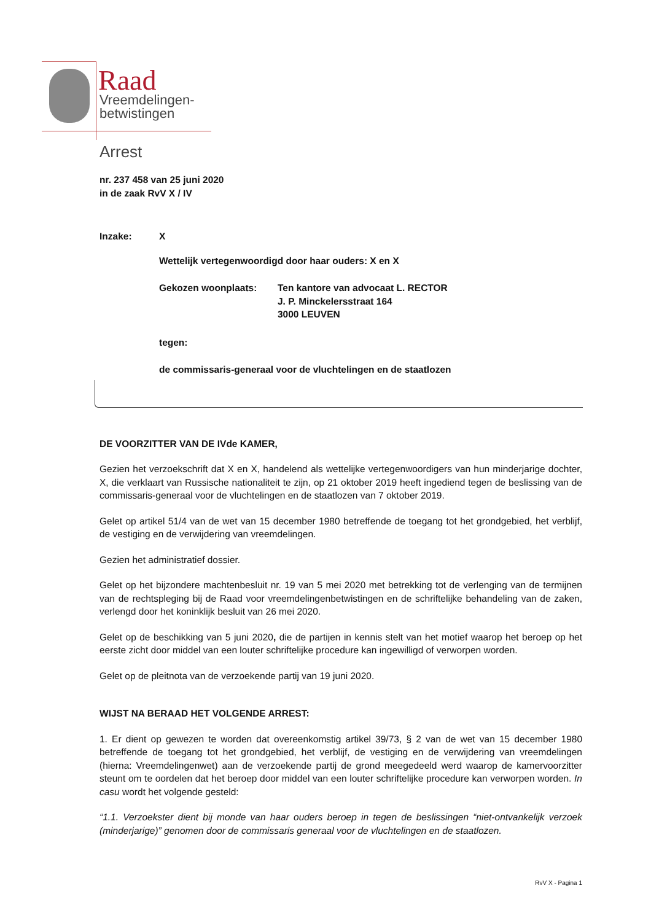Raad
Vreemdelingen-
betwistingen
Arrest
nr. 237 458 van 25 juni 2020
in de zaak RvV X / IV
Inzake: X
Wettelijk vertegenwoordigd door haar ouders: X en X
Gekozen woonplaats: Ten kantore van advocaat L. RECTOR
J. P. Minckelersstraat 164
3000 LEUVEN
tegen:
de commissaris-generaal voor de vluchtelingen en de staatlozen
DE VOORZITTER VAN DE IVde KAMER,
Gezien het verzoekschrift dat X en X, handelend als wettelijke vertegenwoordigers van hun minderjarige dochter, X, die verklaart van Russische nationaliteit te zijn, op 21 oktober 2019 heeft ingediend tegen de beslissing van de commissaris-generaal voor de vluchtelingen en de staatlozen van 7 oktober 2019.
Gelet op artikel 51/4 van de wet van 15 december 1980 betreffende de toegang tot het grondgebied, het verblijf, de vestiging en de verwijdering van vreemdelingen.
Gezien het administratief dossier.
Gelet op het bijzondere machtenbesluit nr. 19 van 5 mei 2020 met betrekking tot de verlenging van de termijnen van de rechtspleging bij de Raad voor vreemdelingenbetwistingen en de schriftelijke behandeling van de zaken, verlengd door het koninklijk besluit van 26 mei 2020.
Gelet op de beschikking van 5 juni 2020, die de partijen in kennis stelt van het motief waarop het beroep op het eerste zicht door middel van een louter schriftelijke procedure kan ingewilligd of verworpen worden.
Gelet op de pleitnota van de verzoekende partij van 19 juni 2020.
WIJST NA BERAAD HET VOLGENDE ARREST:
1. Er dient op gewezen te worden dat overeenkomstig artikel 39/73, § 2 van de wet van 15 december 1980 betreffende de toegang tot het grondgebied, het verblijf, de vestiging en de verwijdering van vreemdelingen (hierna: Vreemdelingenwet) aan de verzoekende partij de grond meegedeeld werd waarop de kamervoorzitter steunt om te oordelen dat het beroep door middel van een louter schriftelijke procedure kan verworpen worden. In casu wordt het volgende gesteld:
“1.1. Verzoekster dient bij monde van haar ouders beroep in tegen de beslissingen “niet-ontvankelijk verzoek (minderjarige)” genomen door de commissaris generaal voor de vluchtelingen en de staatlozen.
RvV X - Pagina 1